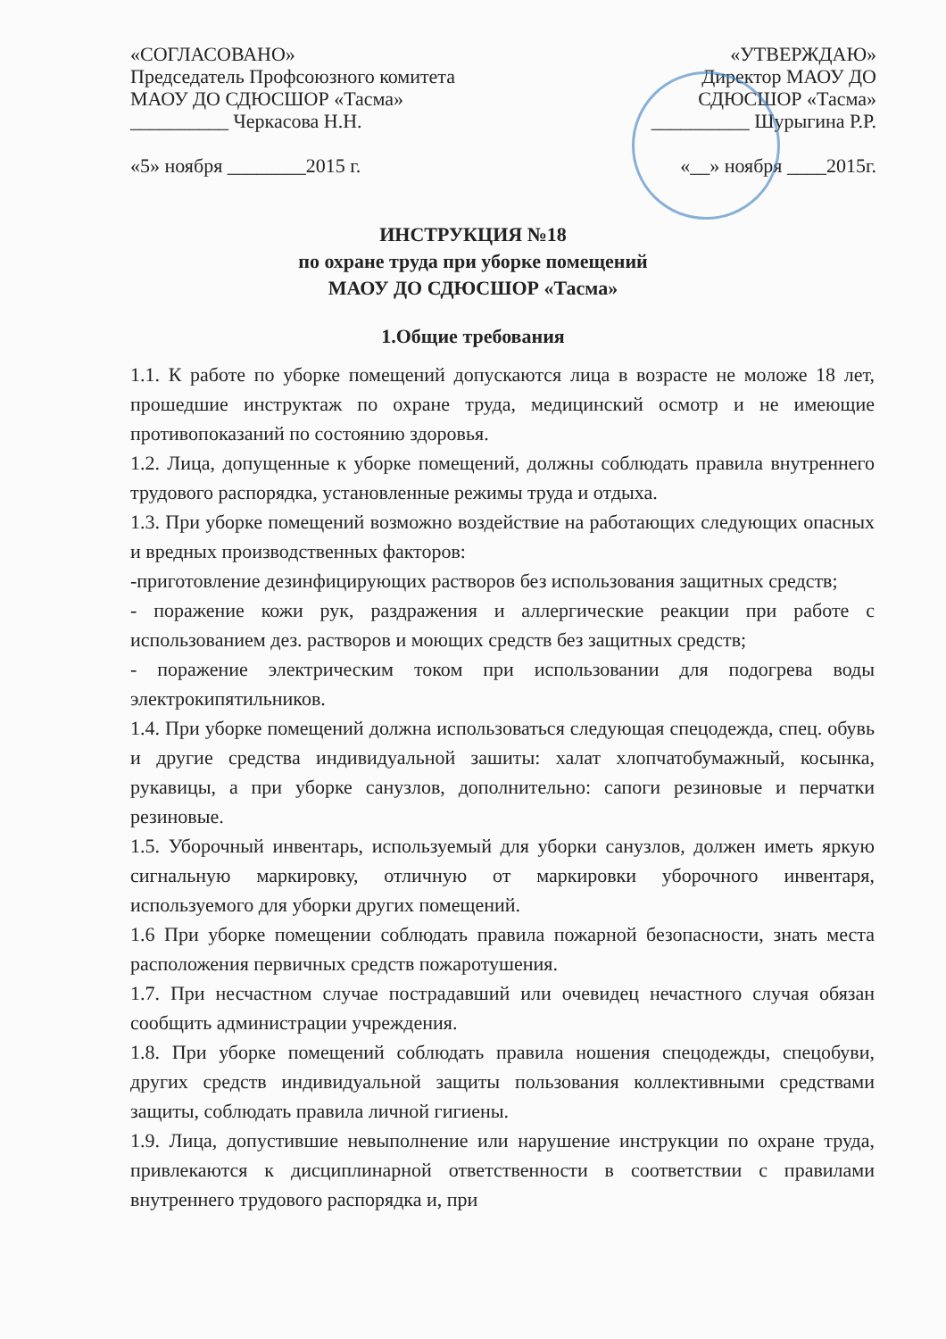«СОГЛАСОВАНО»
Председатель Профсоюзного комитета
МАОУ ДО СДЮСШОР «Тасма»
__________ Черкасова Н.Н.
«5» ноября ________2015 г.
«УТВЕРЖДАЮ»
Директор МАОУ ДО
СДЮСШОР «Тасма»
__________ Шурыгина Р.Р.
«__» ноября ____2015г.
ИНСТРУКЦИЯ №18
по охране труда при уборке помещений
МАОУ ДО СДЮСШОР «Тасма»
1.Общие требования
1.1. К работе по уборке помещений допускаются лица в возрасте не моложе 18 лет, прошедшие инструктаж по охране труда, медицинский осмотр и не имеющие противопоказаний по состоянию здоровья.
1.2. Лица, допущенные к уборке помещений, должны соблюдать правила внутреннего трудового распорядка, установленные режимы труда и отдыха.
1.3. При уборке помещений возможно воздействие на работающих следующих опасных и вредных производственных факторов:
-приготовление дезинфицирующих растворов без использования защитных средств;
- поражение кожи рук, раздражения и аллергические реакции при работе с использованием дез. растворов и моющих средств без защитных средств;
- поражение электрическим током при использовании для подогрева воды электрокипятильников.
1.4. При уборке помещений должна использоваться следующая спецодежда, спец. обувь и другие средства индивидуальной зашиты: халат хлопчатобумажный, косынка, рукавицы, а при уборке санузлов, дополнительно: сапоги резиновые и перчатки резиновые.
1.5. Уборочный инвентарь, используемый для уборки санузлов, должен иметь яркую сигнальную маркировку, отличную от маркировки уборочного инвентаря, используемого для уборки других помещений.
1.6 При уборке помещении соблюдать правила пожарной безопасности, знать места расположения первичных средств пожаротушения.
1.7. При несчастном случае пострадавший или очевидец нечастного случая обязан сообщить администрации учреждения.
1.8. При уборке помещений соблюдать правила ношения спецодежды, спецобуви, других средств индивидуальной защиты пользования коллективными средствами защиты, соблюдать правила личной гигиены.
1.9. Лица, допустившие невыполнение или нарушение инструкции по охране труда, привлекаются к дисциплинарной ответственности в соответствии с правилами внутреннего трудового распорядка и, при